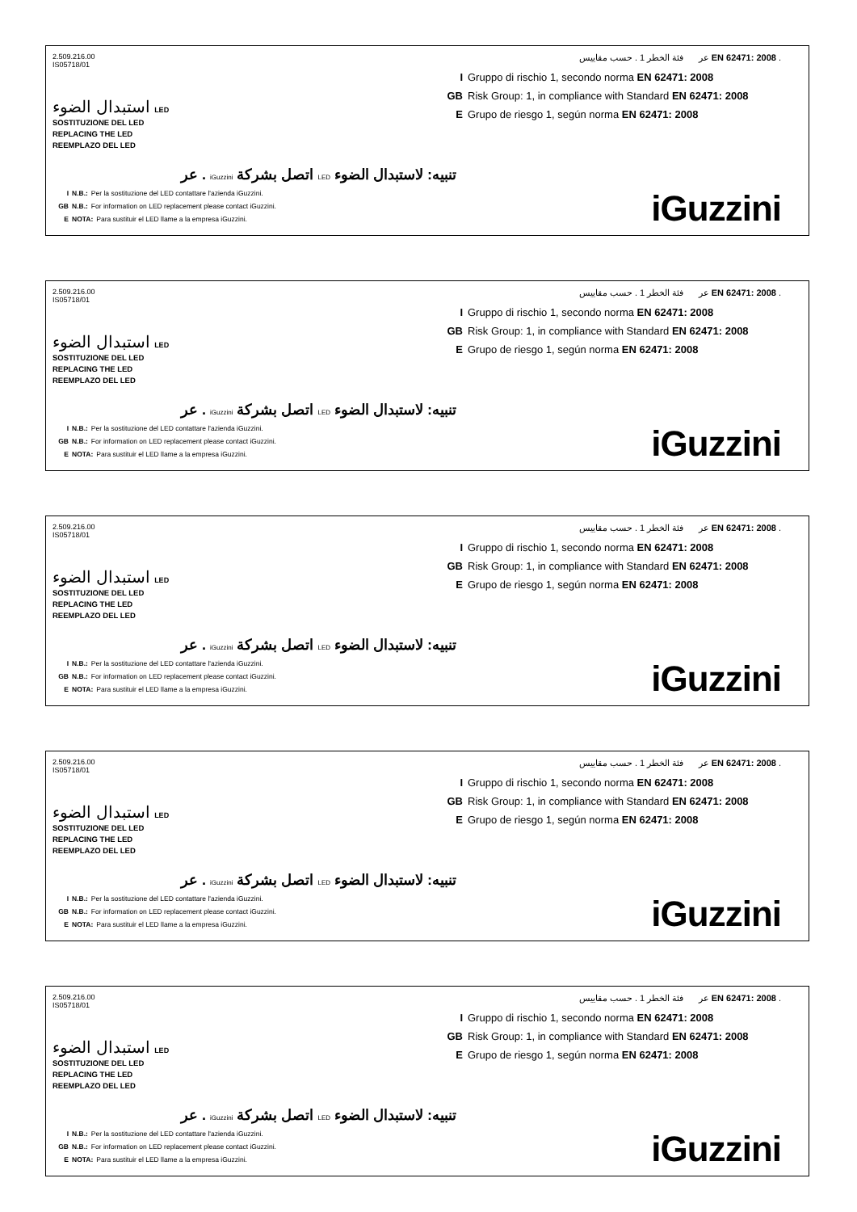2.509.216.00
IS05718/01
استبدال الضوء LED
SOSTITUZIONE DEL LED
REPLACING THE LED
REEMPLAZO DEL LED
تنبيه: لاستبدال الضوء LED اتصل بشركة iGuzzini . عر
I N.B.: Per la sostituzione del LED contattare l'azienda iGuzzini.
GB N.B.: For information on LED replacement please contact iGuzzini.
E NOTA: Para sustituir el LED llame a la empresa iGuzzini.
عر فئة الخطر 1 . حسب مقاييس EN 62471: 2008 .
I Gruppo di rischio 1, secondo norma EN 62471: 2008
GB Risk Group: 1, in compliance with Standard EN 62471: 2008
E Grupo de riesgo 1, según norma EN 62471: 2008
iGuzzini
2.509.216.00
IS05718/01
استبدال الضوء LED
SOSTITUZIONE DEL LED
REPLACING THE LED
REEMPLAZO DEL LED
تنبيه: لاستبدال الضوء LED اتصل بشركة iGuzzini . عر
I N.B.: Per la sostituzione del LED contattare l'azienda iGuzzini.
GB N.B.: For information on LED replacement please contact iGuzzini.
E NOTA: Para sustituir el LED llame a la empresa iGuzzini.
عر فئة الخطر 1 . حسب مقاييس EN 62471: 2008 .
I Gruppo di rischio 1, secondo norma EN 62471: 2008
GB Risk Group: 1, in compliance with Standard EN 62471: 2008
E Grupo de riesgo 1, según norma EN 62471: 2008
iGuzzini
2.509.216.00
IS05718/01
استبدال الضوء LED
SOSTITUZIONE DEL LED
REPLACING THE LED
REEMPLAZO DEL LED
تنبيه: لاستبدال الضوء LED اتصل بشركة iGuzzini . عر
I N.B.: Per la sostituzione del LED contattare l'azienda iGuzzini.
GB N.B.: For information on LED replacement please contact iGuzzini.
E NOTA: Para sustituir el LED llame a la empresa iGuzzini.
عر فئة الخطر 1 . حسب مقاييس EN 62471: 2008 .
I Gruppo di rischio 1, secondo norma EN 62471: 2008
GB Risk Group: 1, in compliance with Standard EN 62471: 2008
E Grupo de riesgo 1, según norma EN 62471: 2008
iGuzzini
2.509.216.00
IS05718/01
استبدال الضوء LED
SOSTITUZIONE DEL LED
REPLACING THE LED
REEMPLAZO DEL LED
تنبيه: لاستبدال الضوء LED اتصل بشركة iGuzzini . عر
I N.B.: Per la sostituzione del LED contattare l'azienda iGuzzini.
GB N.B.: For information on LED replacement please contact iGuzzini.
E NOTA: Para sustituir el LED llame a la empresa iGuzzini.
عر فئة الخطر 1 . حسب مقاييس EN 62471: 2008 .
I Gruppo di rischio 1, secondo norma EN 62471: 2008
GB Risk Group: 1, in compliance with Standard EN 62471: 2008
E Grupo de riesgo 1, según norma EN 62471: 2008
iGuzzini
2.509.216.00
IS05718/01
استبدال الضوء LED
SOSTITUZIONE DEL LED
REPLACING THE LED
REEMPLAZO DEL LED
تنبيه: لاستبدال الضوء LED اتصل بشركة iGuzzini . عر
I N.B.: Per la sostituzione del LED contattare l'azienda iGuzzini.
GB N.B.: For information on LED replacement please contact iGuzzini.
E NOTA: Para sustituir el LED llame a la empresa iGuzzini.
عر فئة الخطر 1 . حسب مقاييس EN 62471: 2008 .
I Gruppo di rischio 1, secondo norma EN 62471: 2008
GB Risk Group: 1, in compliance with Standard EN 62471: 2008
E Grupo de riesgo 1, según norma EN 62471: 2008
iGuzzini